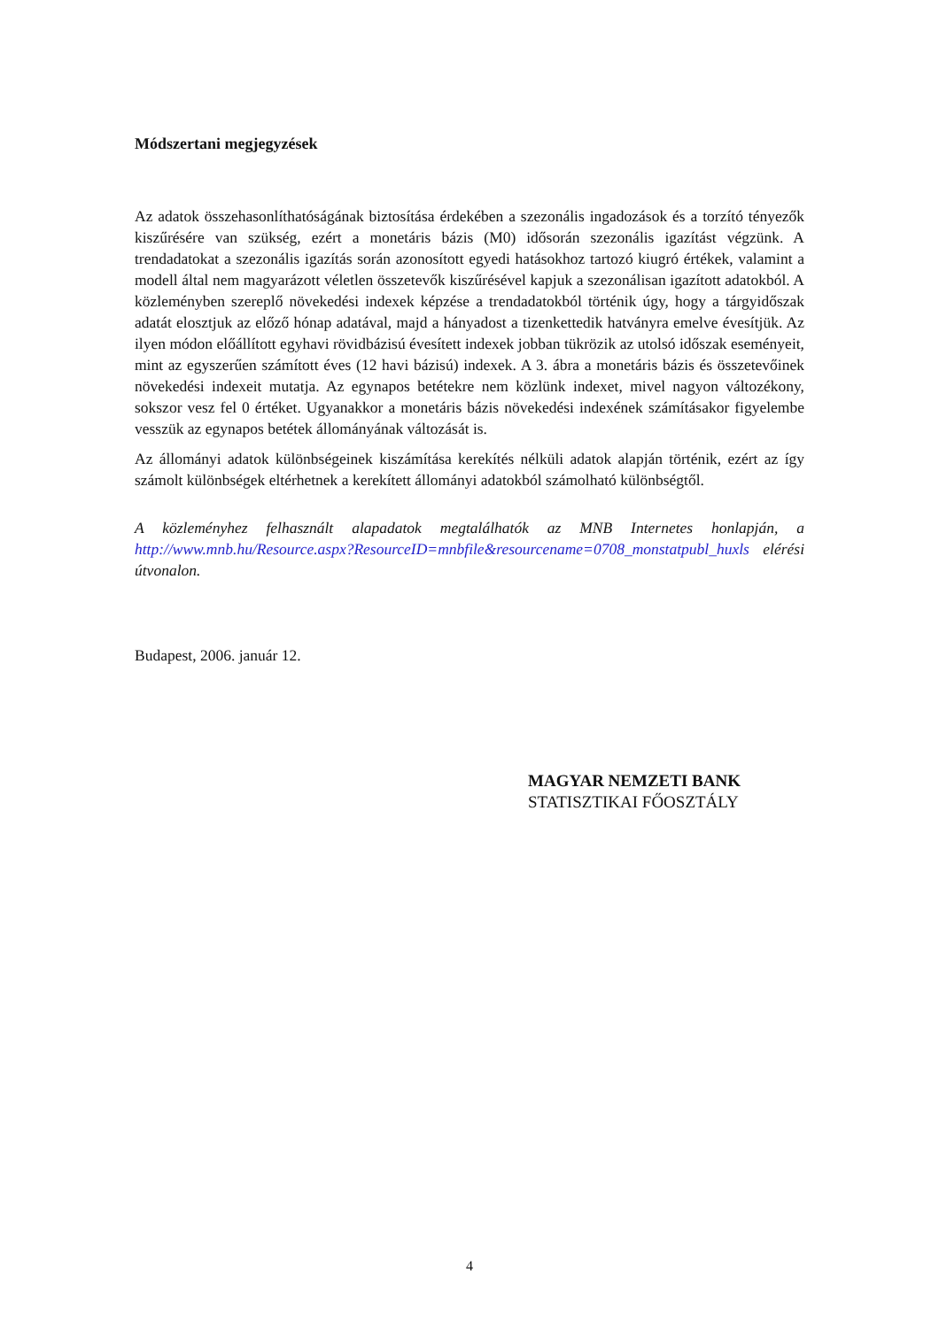Módszertani megjegyzések
Az adatok összehasonlíthatóságának biztosítása érdekében a szezonális ingadozások és a torzító tényezők kiszűrésére van szükség, ezért a monetáris bázis (M0) idősorán szezonális igazítást végzünk. A trendadatokat a szezonális igazítás során azonosított egyedi hatásokhoz tartozó kiugró értékek, valamint a modell által nem magyarázott véletlen összetevők kiszűrésével kapjuk a szezonálisan igazított adatokból. A közleményben szereplő növekedési indexek képzése a trendadatokból történik úgy, hogy a tárgyidőszak adatát elosztjuk az előző hónap adatával, majd a hányadost a tizenkettedik hatványra emelve évesítjük. Az ilyen módon előállított egyhavi rövidbázisú évesített indexek jobban tükrözik az utolsó időszak eseményeit, mint az egyszerűen számított éves (12 havi bázisú) indexek. A 3. ábra a monetáris bázis és összetevőinek növekedési indexeit mutatja. Az egynapos betétekre nem közlünk indexet, mivel nagyon változékony, sokszor vesz fel 0 értéket. Ugyanakkor a monetáris bázis növekedési indexének számításakor figyelembe vesszük az egynapos betétek állományának változását is.
Az állományi adatok különbségeinek kiszámítása kerekítés nélküli adatok alapján történik, ezért az így számolt különbségek eltérhetnek a kerekített állományi adatokból számolható különbségtől.
A közleményhez felhasznált alapadatok megtalálhatók az MNB Internetes honlapján, a http://www.mnb.hu/Resource.aspx?ResourceID=mnbfile&resourcename=0708_monstatpubl_huxls elérési útvonalon.
Budapest, 2006. január 12.
MAGYAR NEMZETI BANK
STATISZTIKAI FŐOSZTÁLY
4